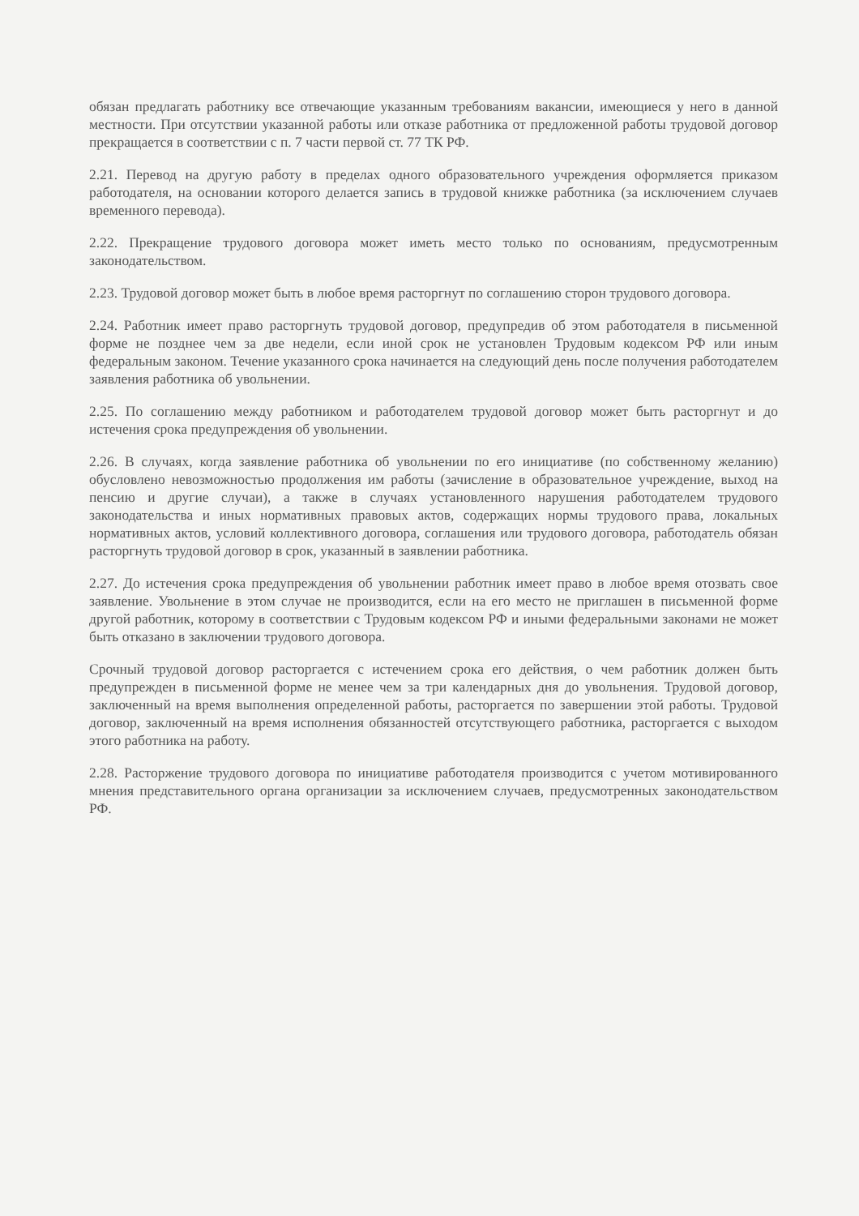обязан предлагать работнику все отвечающие указанным требованиям вакансии, имеющиеся у него в данной местности. При отсутствии указанной работы или отказе работника от предложенной работы трудовой договор прекращается в соответствии с п. 7 части первой ст. 77 ТК РФ.
2.21. Перевод на другую работу в пределах одного образовательного учреждения оформляется приказом работодателя, на основании которого делается запись в трудовой книжке работника (за исключением случаев временного перевода).
2.22. Прекращение трудового договора может иметь место только по основаниям, предусмотренным законодательством.
2.23. Трудовой договор может быть в любое время расторгнут по соглашению сторон трудового договора.
2.24. Работник имеет право расторгнуть трудовой договор, предупредив об этом работодателя в письменной форме не позднее чем за две недели, если иной срок не установлен Трудовым кодексом РФ или иным федеральным законом. Течение указанного срока начинается на следующий день после получения работодателем заявления работника об увольнении.
2.25. По соглашению между работником и работодателем трудовой договор может быть расторгнут и до истечения срока предупреждения об увольнении.
2.26. В случаях, когда заявление работника об увольнении по его инициативе (по собственному желанию) обусловлено невозможностью продолжения им работы (зачисление в образовательное учреждение, выход на пенсию и другие случаи), а также в случаях установленного нарушения работодателем трудового законодательства и иных нормативных правовых актов, содержащих нормы трудового права, локальных нормативных актов, условий коллективного договора, соглашения или трудового договора, работодатель обязан расторгнуть трудовой договор в срок, указанный в заявлении работника.
2.27. До истечения срока предупреждения об увольнении работник имеет право в любое время отозвать свое заявление. Увольнение в этом случае не производится, если на его место не приглашен в письменной форме другой работник, которому в соответствии с Трудовым кодексом РФ и иными федеральными законами не может быть отказано в заключении трудового договора.
Срочный трудовой договор расторгается с истечением срока его действия, о чем работник должен быть предупрежден в письменной форме не менее чем за три календарных дня до увольнения. Трудовой договор, заключенный на время выполнения определенной работы, расторгается по завершении этой работы. Трудовой договор, заключенный на время исполнения обязанностей отсутствующего работника, расторгается с выходом этого работника на работу.
2.28. Расторжение трудового договора по инициативе работодателя производится с учетом мотивированного мнения представительного органа организации за исключением случаев, предусмотренных законодательством РФ.